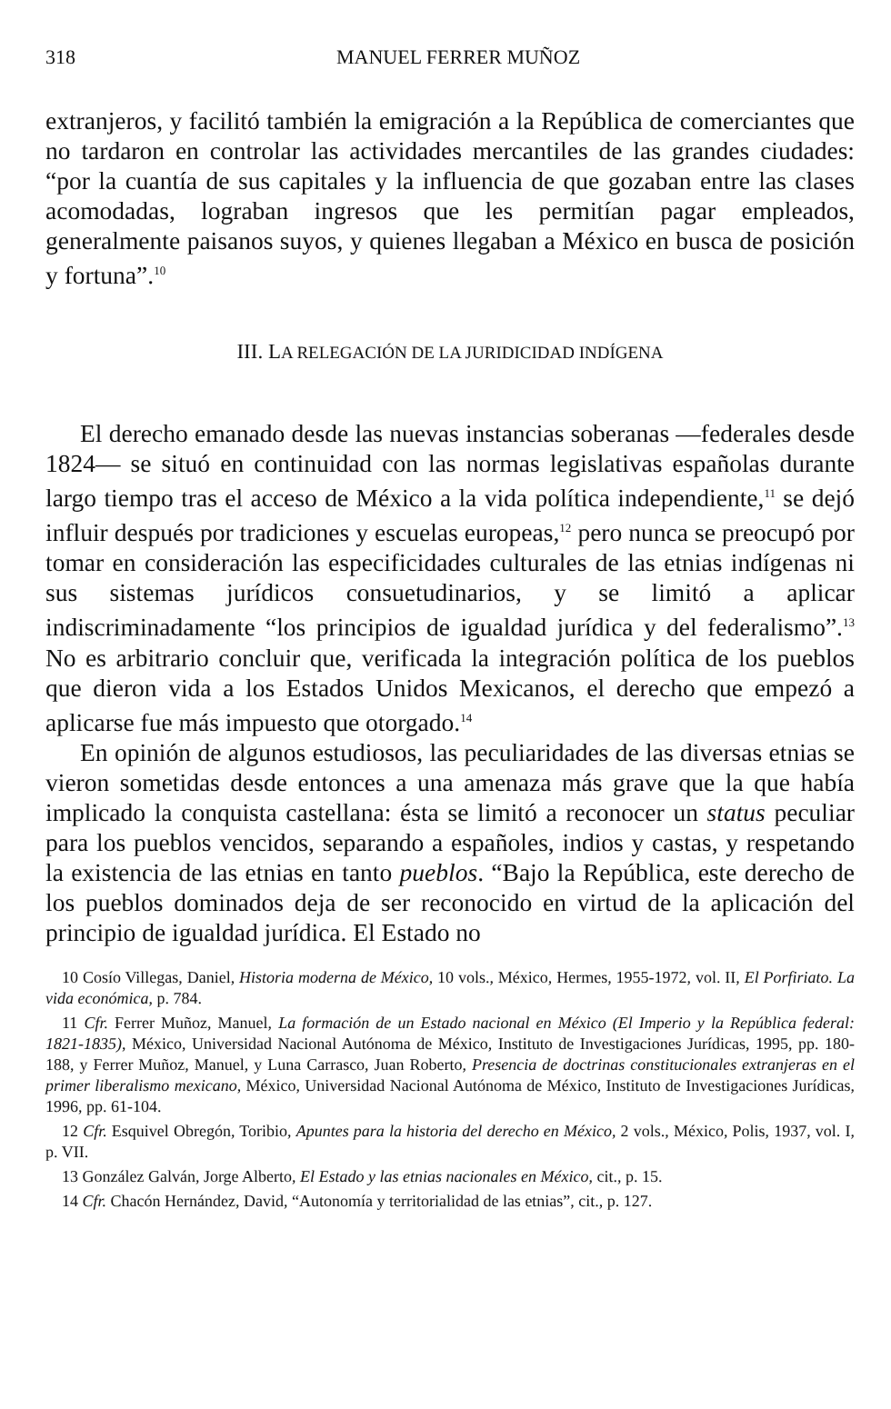318 MANUEL FERRER MUÑOZ
extranjeros, y facilitó también la emigración a la República de comerciantes que no tardaron en controlar las actividades mercantiles de las grandes ciudades: “por la cuantía de sus capitales y la influencia de que gozaban entre las clases acomodadas, lograban ingresos que les permitían pagar empleados, generalmente paisanos suyos, y quienes llegaban a México en busca de posición y fortuna”.<sup>10</sup>
III. LA RELEGACIÓN DE LA JURIDICIDAD INDÍGENA
El derecho emanado desde las nuevas instancias soberanas —federales desde 1824— se situó en continuidad con las normas legislativas españolas durante largo tiempo tras el acceso de México a la vida política independiente,<sup>11</sup> se dejó influir después por tradiciones y escuelas europeas,<sup>12</sup> pero nunca se preocupó por tomar en consideración las especificidades culturales de las etnias indígenas ni sus sistemas jurídicos consuetudinarios, y se limitó a aplicar indiscriminadamente “los principios de igualdad jurídica y del federalismo”.<sup>13</sup> No es arbitrario concluir que, verificada la integración política de los pueblos que dieron vida a los Estados Unidos Mexicanos, el derecho que empezó a aplicarse fue más impuesto que otorgado.<sup>14</sup>
En opinión de algunos estudiosos, las peculiaridades de las diversas etnias se vieron sometidas desde entonces a una amenaza más grave que la que había implicado la conquista castellana: ésta se limitó a reconocer un status peculiar para los pueblos vencidos, separando a españoles, indios y castas, y respetando la existencia de las etnias en tanto pueblos. “Bajo la República, este derecho de los pueblos dominados deja de ser reconocido en virtud de la aplicación del principio de igualdad jurídica. El Estado no
10 Cosío Villegas, Daniel, Historia moderna de México, 10 vols., México, Hermes, 1955-1972, vol. II, El Porfiriato. La vida económica, p. 784.
11 Cfr. Ferrer Muñoz, Manuel, La formación de un Estado nacional en México (El Imperio y la República federal: 1821-1835), México, Universidad Nacional Autónoma de México, Instituto de Investigaciones Jurídicas, 1995, pp. 180-188, y Ferrer Muñoz, Manuel, y Luna Carrasco, Juan Roberto, Presencia de doctrinas constitucionales extranjeras en el primer liberalismo mexicano, México, Universidad Nacional Autónoma de México, Instituto de Investigaciones Jurídicas, 1996, pp. 61-104.
12 Cfr. Esquivel Obregón, Toribio, Apuntes para la historia del derecho en México, 2 vols., México, Polis, 1937, vol. I, p. VII.
13 González Galván, Jorge Alberto, El Estado y las etnias nacionales en México, cit., p. 15.
14 Cfr. Chacón Hernández, David, “Autonomía y territorialidad de las etnias”, cit., p. 127.